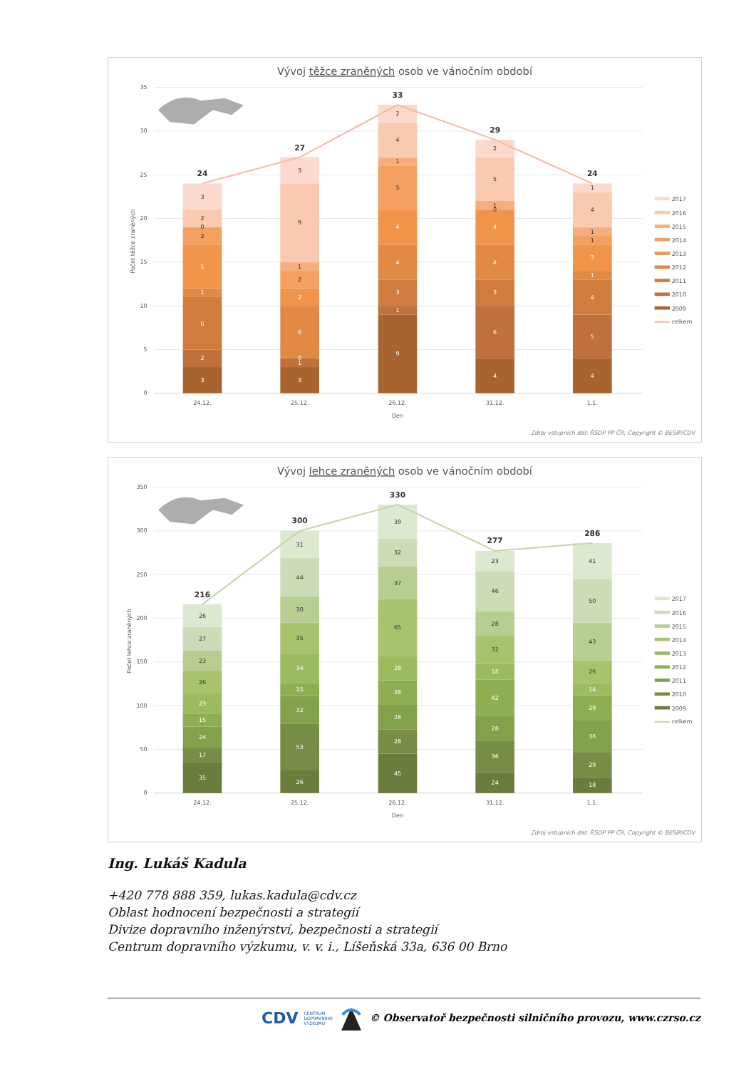Vývoj těžce zraněných osob ve vánočním období
0
5
10
15
20
25
30
35
Počet těžce zraněných
3
2
6
1
5
2
0
2
3
24
3
1
0
6
2
2
1
9
3
27
9
1
3
4
4
5
1
4
2
33
4
6
3
4
4
0
1
5
2
29
4
5
4
1
3
1
1
4
1
24
24.12.
25.12.
26.12.
31.12.
1.1.
Den
2017
2016
2015
2014
2013
2012
2011
2010
2009
celkem
Zdroj vstupních dat: ŘSDP PP ČR; Copyright © BESIP/CDV
Vývoj lehce zraněných osob ve vánočním období
0
50
100
150
200
250
300
350
Počet lehce zraněných
35
17
24
15
23
26
23
27
26
216
26
53
32
15
34
35
30
44
31
300
45
28
28
28
28
65
37
32
39
330
24
36
28
42
18
32
28
46
23
277
18
29
36
29
14
26
43
50
41
286
24.12.
25.12.
26.12.
31.12.
1.1.
Den
2017
2016
2015
2014
2013
2012
2011
2010
2009
celkem
Zdroj vstupních dat: ŘSDP PP ČR; Copyright © BESIP/CDV
Ing. Lukáš Kadula
+420 778 888 359, lukas.kadula@cdv.cz
Oblast hodnocení bezpečnosti a strategií
Divize dopravního inženýrství, bezpečnosti a strategií
Centrum dopravního výzkumu, v. v. i., Líšeňská 33a, 636 00 Brno
CDV CENTRUM
DOPRAVNÍHO
VÝZKUMU © Observatoř bezpečnosti silničního provozu, www.czrso.cz